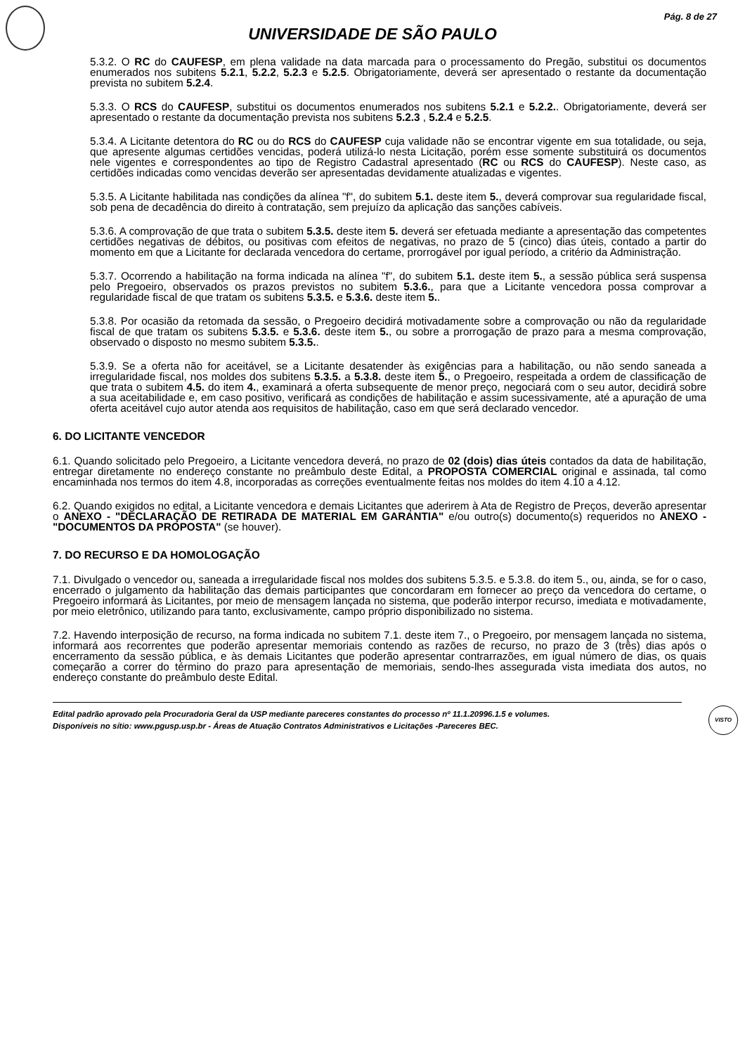Pág. 8 de 27
UNIVERSIDADE DE SÃO PAULO
5.3.2. O RC do CAUFESP, em plena validade na data marcada para o processamento do Pregão, substitui os documentos enumerados nos subitens 5.2.1, 5.2.2, 5.2.3 e 5.2.5. Obrigatoriamente, deverá ser apresentado o restante da documentação prevista no subitem 5.2.4.
5.3.3. O RCS do CAUFESP, substitui os documentos enumerados nos subitens 5.2.1 e 5.2.2.. Obrigatoriamente, deverá ser apresentado o restante da documentação prevista nos subitens 5.2.3 , 5.2.4 e 5.2.5.
5.3.4. A Licitante detentora do RC ou do RCS do CAUFESP cuja validade não se encontrar vigente em sua totalidade, ou seja, que apresente algumas certidões vencidas, poderá utilizá-lo nesta Licitação, porém esse somente substituirá os documentos nele vigentes e correspondentes ao tipo de Registro Cadastral apresentado (RC ou RCS do CAUFESP). Neste caso, as certidões indicadas como vencidas deverão ser apresentadas devidamente atualizadas e vigentes.
5.3.5. A Licitante habilitada nas condições da alínea "f", do subitem 5.1. deste item 5., deverá comprovar sua regularidade fiscal, sob pena de decadência do direito à contratação, sem prejuízo da aplicação das sanções cabíveis.
5.3.6. A comprovação de que trata o subitem 5.3.5. deste item 5. deverá ser efetuada mediante a apresentação das competentes certidões negativas de débitos, ou positivas com efeitos de negativas, no prazo de 5 (cinco) dias úteis, contado a partir do momento em que a Licitante for declarada vencedora do certame, prorrogável por igual período, a critério da Administração.
5.3.7. Ocorrendo a habilitação na forma indicada na alínea "f", do subitem 5.1. deste item 5., a sessão pública será suspensa pelo Pregoeiro, observados os prazos previstos no subitem 5.3.6., para que a Licitante vencedora possa comprovar a regularidade fiscal de que tratam os subitens 5.3.5. e 5.3.6. deste item 5..
5.3.8. Por ocasião da retomada da sessão, o Pregoeiro decidirá motivadamente sobre a comprovação ou não da regularidade fiscal de que tratam os subitens 5.3.5. e 5.3.6. deste item 5., ou sobre a prorrogação de prazo para a mesma comprovação, observado o disposto no mesmo subitem 5.3.5..
5.3.9. Se a oferta não for aceitável, se a Licitante desatender às exigências para a habilitação, ou não sendo saneada a irregularidade fiscal, nos moldes dos subitens 5.3.5. a 5.3.8. deste item 5., o Pregoeiro, respeitada a ordem de classificação de que trata o subitem 4.5. do item 4., examinará a oferta subsequente de menor preço, negociará com o seu autor, decidirá sobre a sua aceitabilidade e, em caso positivo, verificará as condições de habilitação e assim sucessivamente, até a apuração de uma oferta aceitável cujo autor atenda aos requisitos de habilitação, caso em que será declarado vencedor.
6. DO LICITANTE VENCEDOR
6.1. Quando solicitado pelo Pregoeiro, a Licitante vencedora deverá, no prazo de 02 (dois) dias úteis contados da data de habilitação, entregar diretamente no endereço constante no preâmbulo deste Edital, a PROPOSTA COMERCIAL original e assinada, tal como encaminhada nos termos do item 4.8, incorporadas as correções eventualmente feitas nos moldes do item 4.10 a 4.12.
6.2. Quando exigidos no edital, a Licitante vencedora e demais Licitantes que aderirem à Ata de Registro de Preços, deverão apresentar o ANEXO - "DECLARAÇÃO DE RETIRADA DE MATERIAL EM GARANTIA" e/ou outro(s) documento(s) requeridos no ANEXO - "DOCUMENTOS DA PROPOSTA" (se houver).
7. DO RECURSO E DA HOMOLOGAÇÃO
7.1. Divulgado o vencedor ou, saneada a irregularidade fiscal nos moldes dos subitens 5.3.5. e 5.3.8. do item 5., ou, ainda, se for o caso, encerrado o julgamento da habilitação das demais participantes que concordaram em fornecer ao preço da vencedora do certame, o Pregoeiro informará às Licitantes, por meio de mensagem lançada no sistema, que poderão interpor recurso, imediata e motivadamente, por meio eletrônico, utilizando para tanto, exclusivamente, campo próprio disponibilizado no sistema.
7.2. Havendo interposição de recurso, na forma indicada no subitem 7.1. deste item 7., o Pregoeiro, por mensagem lançada no sistema, informará aos recorrentes que poderão apresentar memoriais contendo as razões de recurso, no prazo de 3 (três) dias após o encerramento da sessão pública, e às demais Licitantes que poderão apresentar contrarrazões, em igual número de dias, os quais começarão a correr do término do prazo para apresentação de memoriais, sendo-lhes assegurada vista imediata dos autos, no endereço constante do preâmbulo deste Edital.
Edital padrão aprovado pela Procuradoria Geral da USP mediante pareceres constantes do processo nº 11.1.20996.1.5 e volumes.
Disponíveis no sítio: www.pgusp.usp.br - Áreas de Atuação Contratos Administrativos e Licitações -Pareceres BEC.
VISTO